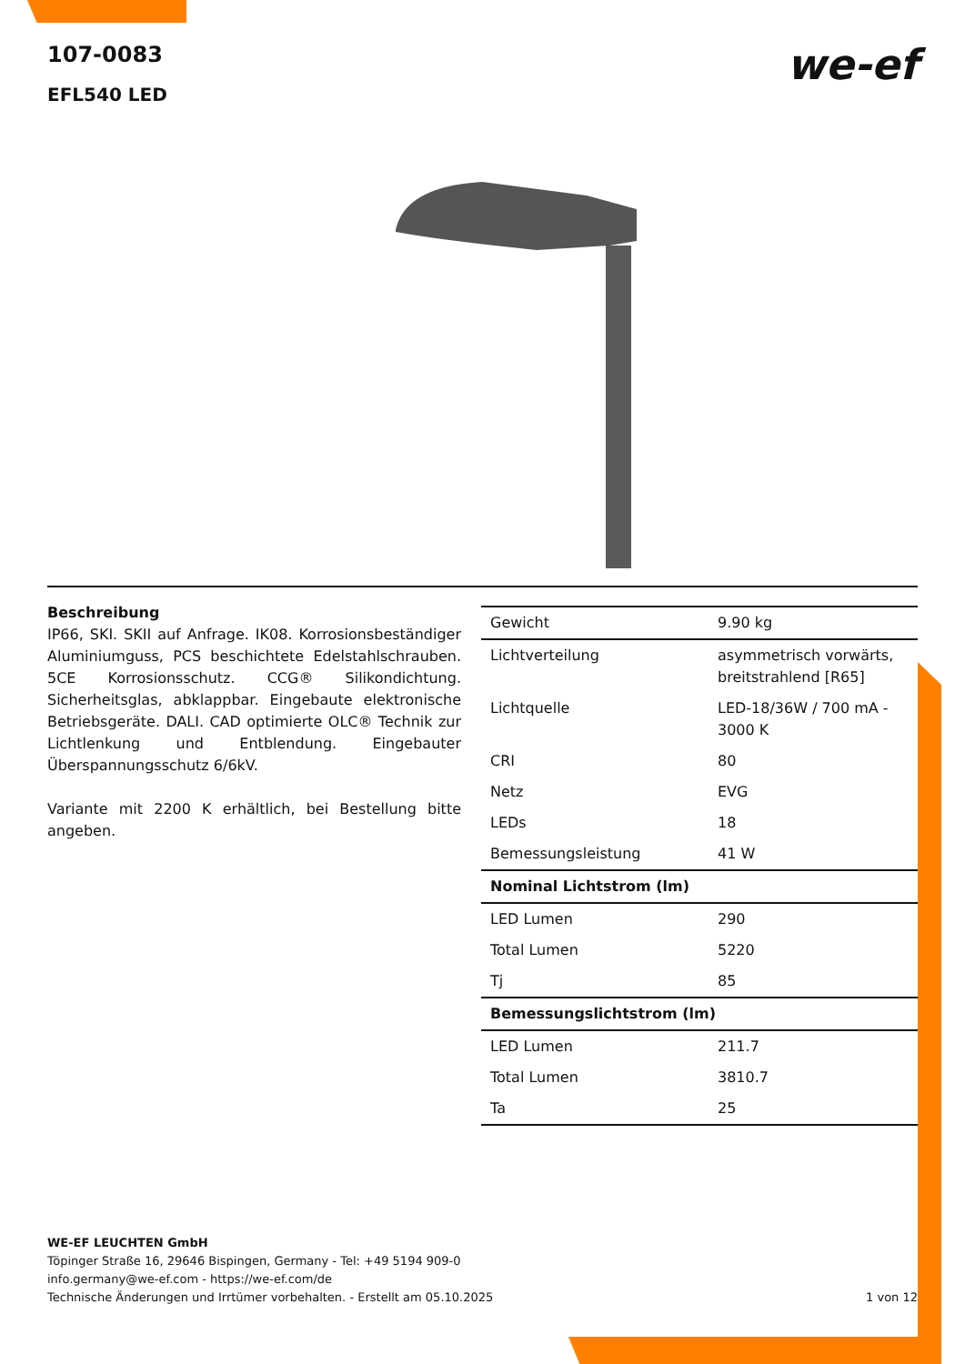107-0083
EFL540 LED
we-ef
Beschreibung
IP66, SKI. SKII auf Anfrage. IK08. Korrosionsbeständiger Aluminiumguss, PCS beschichtete Edelstahlschrauben. 5CE Korrosionsschutz. CCG® Silikondichtung. Sicherheitsglas, abklappbar. Eingebaute elektronische Betriebsgeräte. DALI. CAD optimierte OLC® Technik zur Lichtlenkung und Entblendung. Eingebauter Überspannungsschutz 6/6kV.
Variante mit 2200 K erhältlich, bei Bestellung bitte angeben.
| Gewicht | 9.90 kg |
| Lichtverteilung | asymmetrisch vorwärts, breitstrahlend [R65] |
| Lichtquelle | LED-18/36W / 700 mA - 3000 K |
| CRI | 80 |
| Netz | EVG |
| LEDs | 18 |
| Bemessungsleistung | 41 W |
| Nominal Lichtstrom (lm) | |
| LED Lumen | 290 |
| Total Lumen | 5220 |
| Tj | 85 |
| Bemessungslichtstrom (lm) | |
| LED Lumen | 211.7 |
| Total Lumen | 3810.7 |
| Ta | 25 |
WE-EF LEUCHTEN GmbH
Töpinger Straße 16, 29646 Bispingen, Germany - Tel: +49 5194 909-0
info.germany@we-ef.com - https://we-ef.com/de
Technische Änderungen und Irrtümer vorbehalten. - Erstellt am 05.10.2025 1 von 12